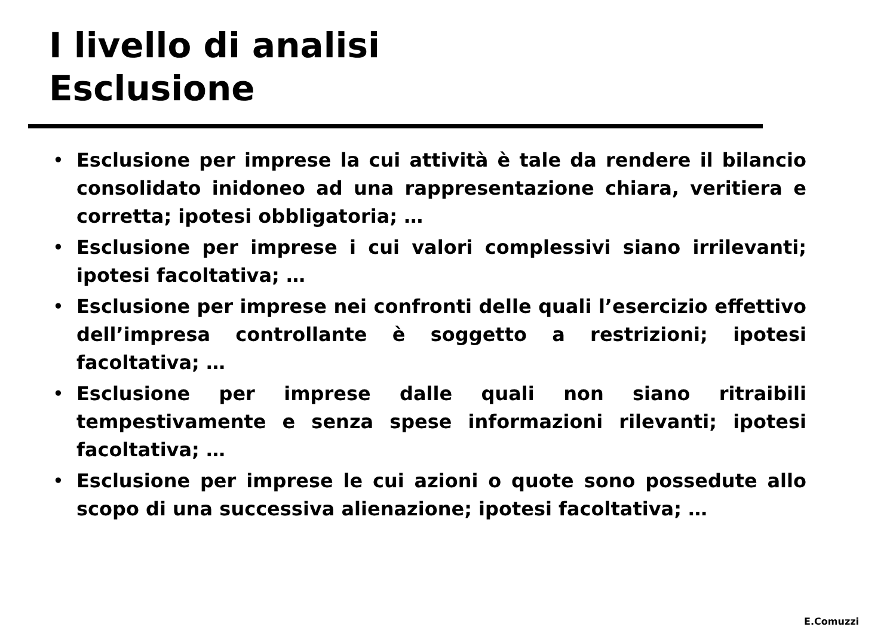I livello di analisi
Esclusione
• Esclusione per imprese la cui attività è tale da rendere il bilancio consolidato inidoneo ad una rappresentazione chiara, veritiera e corretta; ipotesi obbligatoria; …
• Esclusione per imprese i cui valori complessivi siano irrilevanti; ipotesi facoltativa; …
• Esclusione per imprese nei confronti delle quali l’esercizio effettivo dell’impresa controllante è soggetto a restrizioni; ipotesi facoltativa; …
• Esclusione per imprese dalle quali non siano ritraibili tempestivamente e senza spese informazioni rilevanti; ipotesi facoltativa; …
• Esclusione per imprese le cui azioni o quote sono possedute allo scopo di una successiva alienazione; ipotesi facoltativa; …
E.Comuzzi